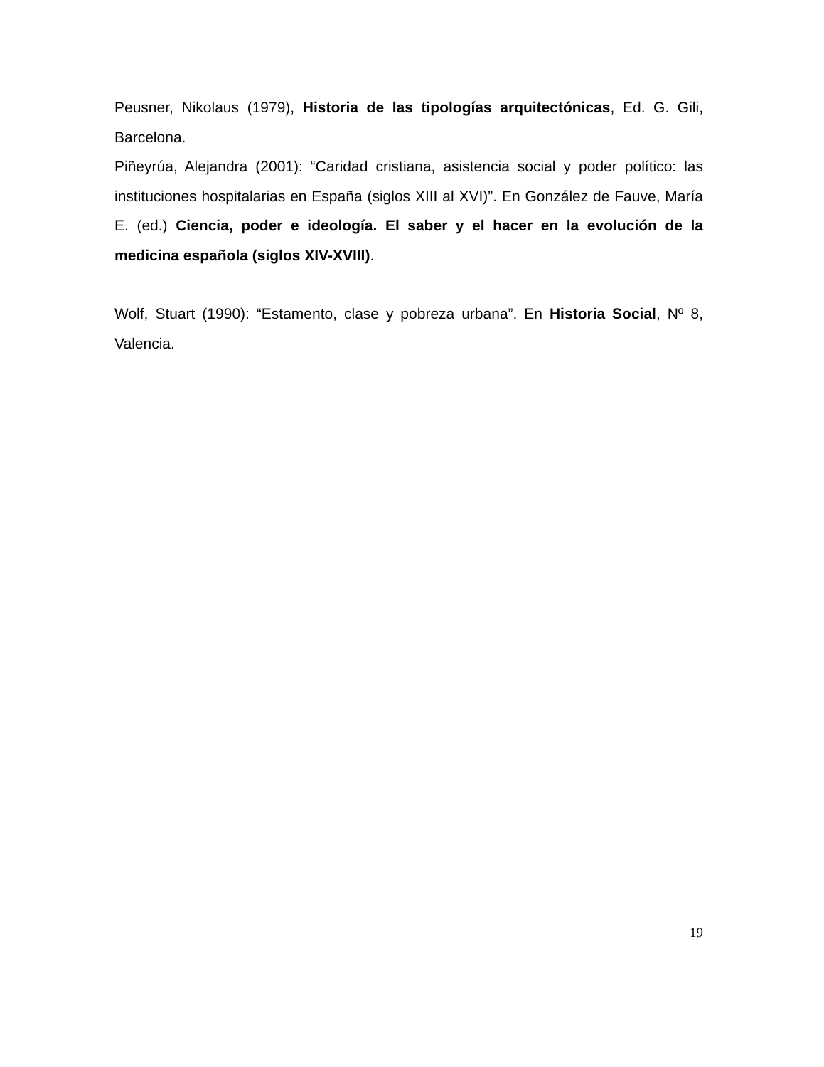Peusner, Nikolaus (1979), Historia de las tipologías arquitectónicas, Ed. G. Gili, Barcelona.
Piñeyrúa, Alejandra (2001): “Caridad cristiana, asistencia social y poder político: las instituciones hospitalarias en España (siglos XIII al XVI)”. En González de Fauve, María E. (ed.) Ciencia, poder e ideología. El saber y el hacer en la evolución de la medicina española (siglos XIV-XVIII).
Wolf, Stuart (1990): “Estamento, clase y pobreza urbana”. En Historia Social, Nº 8, Valencia.
19